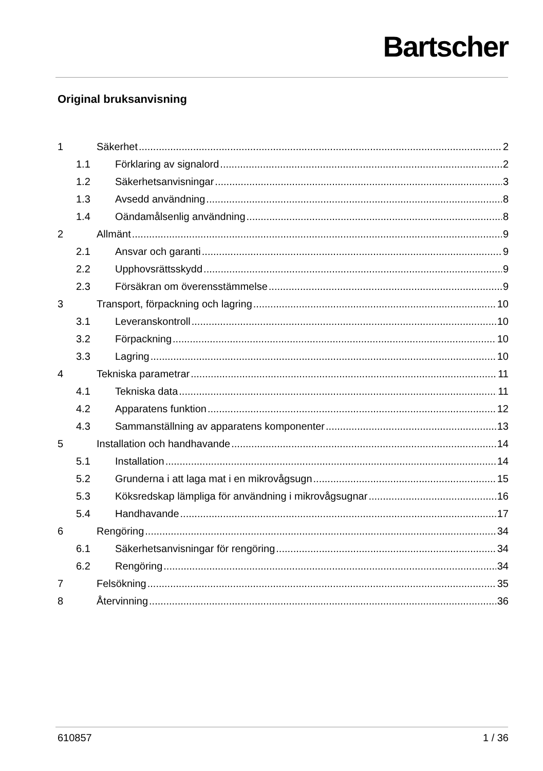Bartscher
Original bruksanvisning
1 Säkerhet 2
1.1 Förklaring av signalord 2
1.2 Säkerhetsanvisningar 3
1.3 Avsedd användning 8
1.4 Oändamålsenlig användning 8
2 Allmänt 9
2.1 Ansvar och garanti 9
2.2 Upphovsrättsskydd 9
2.3 Försäkran om överensstämmelse 9
3 Transport, förpackning och lagring 10
3.1 Leveranskontroll 10
3.2 Förpackning 10
3.3 Lagring 10
4 Tekniska parametrar 11
4.1 Tekniska data 11
4.2 Apparatens funktion 12
4.3 Sammanställning av apparatens komponenter 13
5 Installation och handhavande 14
5.1 Installation 14
5.2 Grunderna i att laga mat i en mikrovågsugn 15
5.3 Köksredskap lämpliga för användning i mikrovågsugnar 16
5.4 Handhavande 17
6 Rengöring 34
6.1 Säkerhetsanvisningar för rengöring 34
6.2 Rengöring 34
7 Felsökning 35
8 Återvinning 36
610857 1 / 36